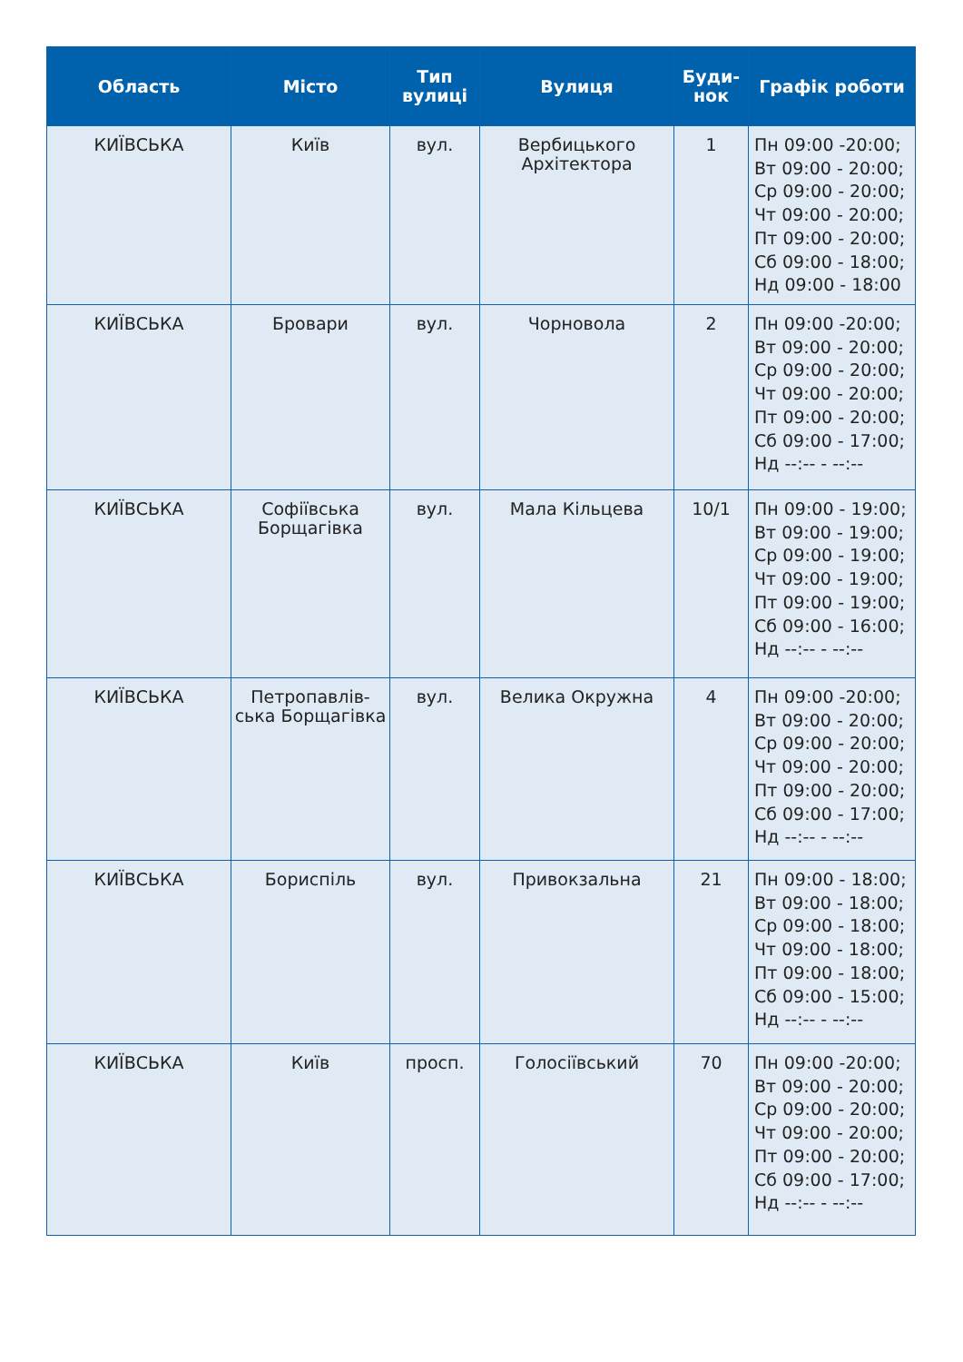| Область | Місто | Тип вулиці | Вулиця | Буди-нок | Графік роботи |
| --- | --- | --- | --- | --- | --- |
| КИЇВСЬКА | Київ | вул. | Вербицького Архітектора | 1 | Пн 09:00 -20:00; Вт 09:00 - 20:00; Ср 09:00 - 20:00; Чт 09:00 - 20:00; Пт 09:00 - 20:00; Сб 09:00 - 18:00; Нд 09:00 - 18:00 |
| КИЇВСЬКА | Бровари | вул. | Чорновола | 2 | Пн 09:00 -20:00; Вт 09:00 - 20:00; Ср 09:00 - 20:00; Чт 09:00 - 20:00; Пт 09:00 - 20:00; Сб 09:00 - 17:00; Нд --:-- - --:-- |
| КИЇВСЬКА | Софіївська Борщагівка | вул. | Мала Кільцева | 10/1 | Пн 09:00 - 19:00; Вт 09:00 - 19:00; Ср 09:00 - 19:00; Чт 09:00 - 19:00; Пт 09:00 - 19:00; Сб 09:00 - 16:00; Нд --:-- - --:-- |
| КИЇВСЬКА | Петропавлів-ська Борщагівка | вул. | Велика Окружна | 4 | Пн 09:00 -20:00; Вт 09:00 - 20:00; Ср 09:00 - 20:00; Чт 09:00 - 20:00; Пт 09:00 - 20:00; Сб 09:00 - 17:00; Нд --:-- - --:-- |
| КИЇВСЬКА | Бориспіль | вул. | Привокзальна | 21 | Пн 09:00 - 18:00; Вт 09:00 - 18:00; Ср 09:00 - 18:00; Чт 09:00 - 18:00; Пт 09:00 - 18:00; Сб 09:00 - 15:00; Нд --:-- - --:-- |
| КИЇВСЬКА | Київ | просп. | Голосіївський | 70 | Пн 09:00 -20:00; Вт 09:00 - 20:00; Ср 09:00 - 20:00; Чт 09:00 - 20:00; Пт 09:00 - 20:00; Сб 09:00 - 17:00; Нд --:-- - --:-- |